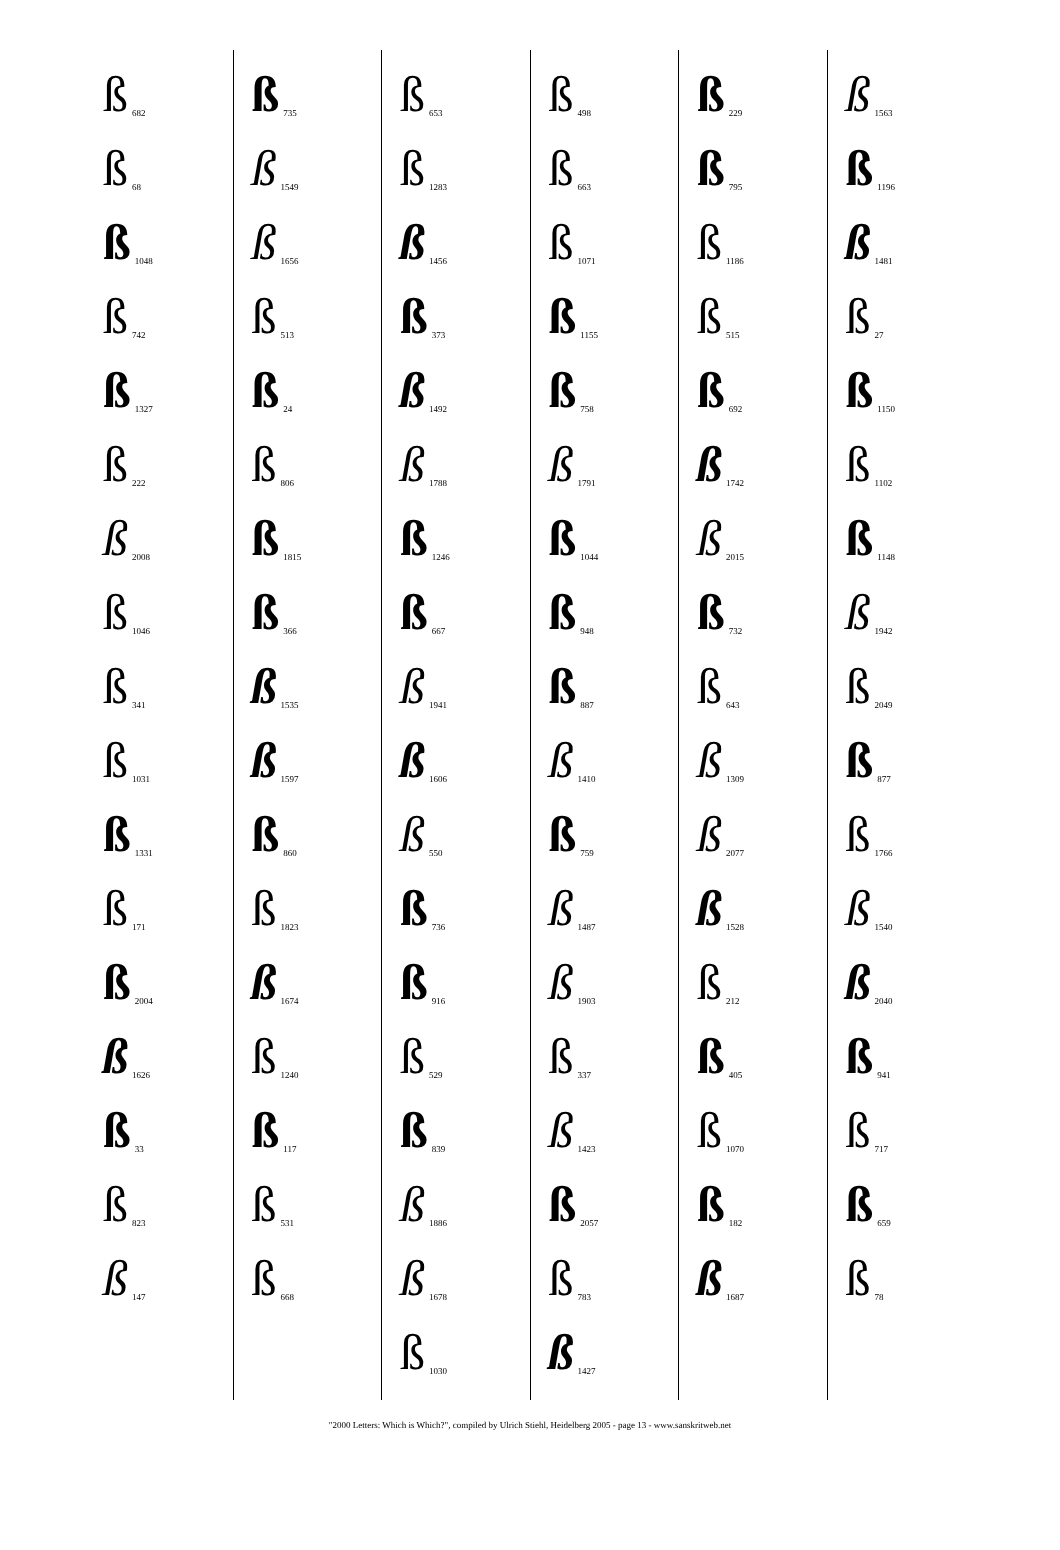ß 682
ß 68
ß 1048
ß 742
ß 1327
ß 222
ß 2008
ß 1046
ß 341
ß 1031
ß 1331
ß 171
ß 2004
ß 1626
ß 33
ß 823
ß 147
ß 735
ß 1549
ß 1656
ß 513
ß 24
ß 806
ß 1815
ß 366
ß 1535
ß 1597
ß 860
ß 1823
ß 1674
ß 1240
ß 117
ß 531
ß 668
ß 653
ß 1283
ß 1456
ß 373
ß 1492
ß 1788
ß 1246
ß 667
ß 1941
ß 1606
ß 550
ß 736
ß 916
ß 529
ß 839
ß 1886
ß 1678
ß 1030
ß 498
ß 663
ß 1071
ß 1155
ß 758
ß 1791
ß 1044
ß 948
ß 887
ß 1410
ß 759
ß 1487
ß 1903
ß 337
ß 1423
ß 2057
ß 783
ß 1427
ß 229
ß 795
ß 1186
ß 515
ß 692
ß 1742
ß 2015
ß 732
ß 643
ß 1309
ß 2077
ß 1528
ß 212
ß 405
ß 1070
ß 182
ß 1687
ß 1563
ß 1196
ß 1481
ß 27
ß 1150
ß 1102
ß 1148
ß 1942
ß 2049
ß 877
ß 1766
ß 1540
ß 2040
ß 941
ß 717
ß 659
ß 78
"2000 Letters: Which is Which?", compiled by Ulrich Stiehl, Heidelberg 2005 - page 13 - www.sanskritweb.net